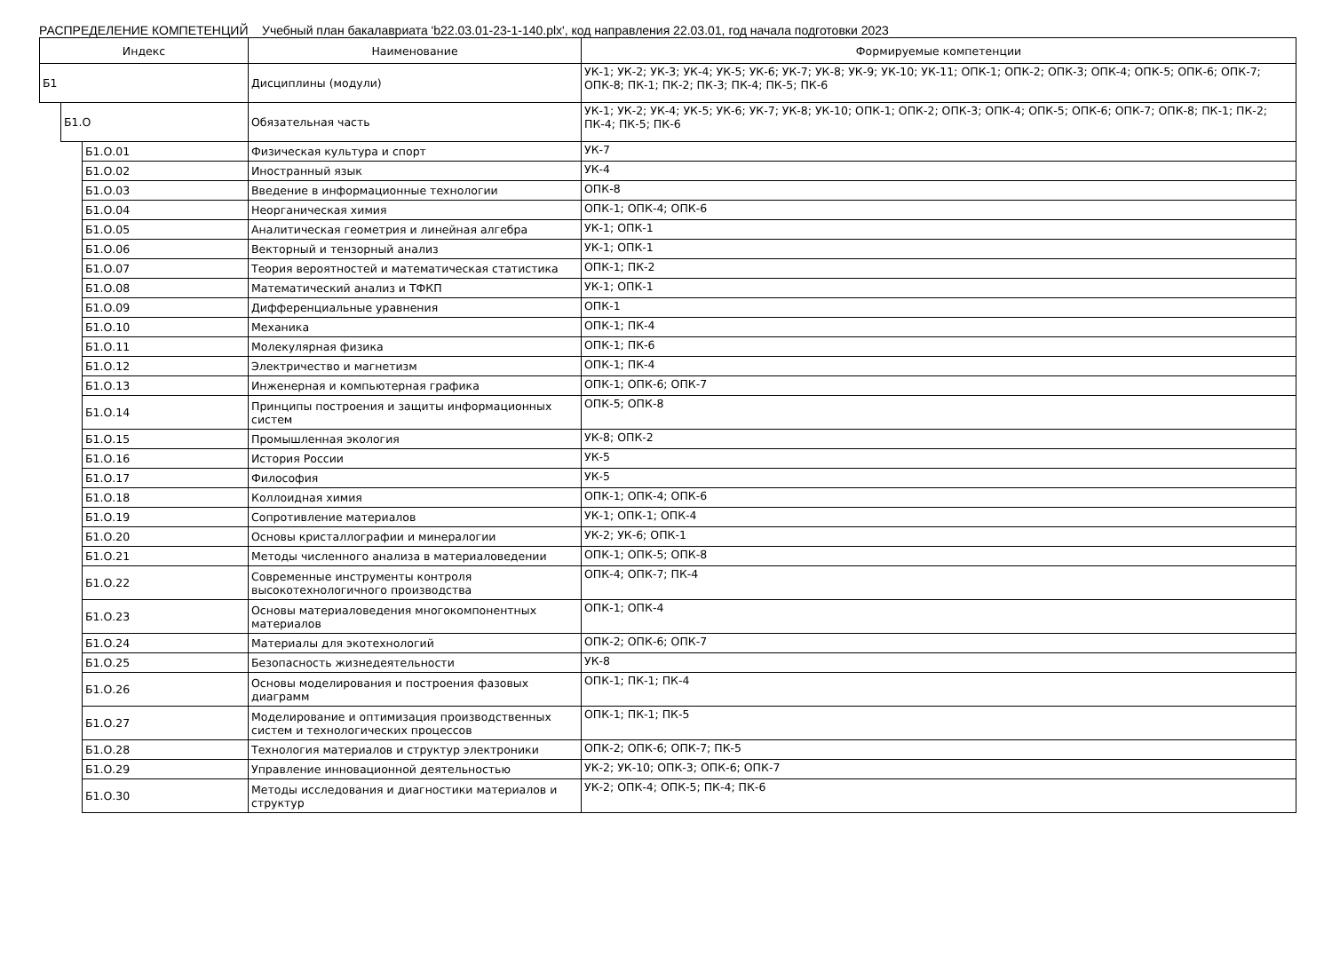РАСПРЕДЕЛЕНИЕ КОМПЕТЕНЦИЙ Учебный план бакалавриата 'b22.03.01-23-1-140.plx', код направления 22.03.01, год начала подготовки 2023
| Индекс | | | Наименование | Формируемые компетенции |
| --- | --- | --- | --- | --- |
| Б1 | | | Дисциплины (модули) | УК-1; УК-2; УК-3; УК-4; УК-5; УК-6; УК-7; УК-8; УК-9; УК-10; УК-11; ОПК-1; ОПК-2; ОПК-3; ОПК-4; ОПК-5; ОПК-6; ОПК-7; ОПК-8; ПК-1; ПК-2; ПК-3; ПК-4; ПК-5; ПК-6 |
| | Б1.О | | Обязательная часть | УК-1; УК-2; УК-4; УК-5; УК-6; УК-7; УК-8; УК-10; ОПК-1; ОПК-2; ОПК-3; ОПК-4; ОПК-5; ОПК-6; ОПК-7; ОПК-8; ПК-1; ПК-2; ПК-4; ПК-5; ПК-6 |
| | | Б1.О.01 | Физическая культура и спорт | УК-7 |
| | | Б1.О.02 | Иностранный язык | УК-4 |
| | | Б1.О.03 | Введение в информационные технологии | ОПК-8 |
| | | Б1.О.04 | Неорганическая химия | ОПК-1; ОПК-4; ОПК-6 |
| | | Б1.О.05 | Аналитическая геометрия и линейная алгебра | УК-1; ОПК-1 |
| | | Б1.О.06 | Векторный и тензорный анализ | УК-1; ОПК-1 |
| | | Б1.О.07 | Теория вероятностей и математическая статистика | ОПК-1; ПК-2 |
| | | Б1.О.08 | Математический анализ и ТФКП | УК-1; ОПК-1 |
| | | Б1.О.09 | Дифференциальные уравнения | ОПК-1 |
| | | Б1.О.10 | Механика | ОПК-1; ПК-4 |
| | | Б1.О.11 | Молекулярная физика | ОПК-1; ПК-6 |
| | | Б1.О.12 | Электричество и магнетизм | ОПК-1; ПК-4 |
| | | Б1.О.13 | Инженерная и компьютерная графика | ОПК-1; ОПК-6; ОПК-7 |
| | | Б1.О.14 | Принципы построения и защиты информационных систем | ОПК-5; ОПК-8 |
| | | Б1.О.15 | Промышленная экология | УК-8; ОПК-2 |
| | | Б1.О.16 | История России | УК-5 |
| | | Б1.О.17 | Философия | УК-5 |
| | | Б1.О.18 | Коллоидная химия | ОПК-1; ОПК-4; ОПК-6 |
| | | Б1.О.19 | Сопротивление материалов | УК-1; ОПК-1; ОПК-4 |
| | | Б1.О.20 | Основы кристаллографии и минералогии | УК-2; УК-6; ОПК-1 |
| | | Б1.О.21 | Методы численного анализа в материаловедении | ОПК-1; ОПК-5; ОПК-8 |
| | | Б1.О.22 | Современные инструменты контроля высокотехнологичного производства | ОПК-4; ОПК-7; ПК-4 |
| | | Б1.О.23 | Основы материаловедения многокомпонентных материалов | ОПК-1; ОПК-4 |
| | | Б1.О.24 | Материалы для экотехнологий | ОПК-2; ОПК-6; ОПК-7 |
| | | Б1.О.25 | Безопасность жизнедеятельности | УК-8 |
| | | Б1.О.26 | Основы моделирования и построения фазовых диаграмм | ОПК-1; ПК-1; ПК-4 |
| | | Б1.О.27 | Моделирование и оптимизация производственных систем и технологических процессов | ОПК-1; ПК-1; ПК-5 |
| | | Б1.О.28 | Технология материалов и структур электроники | ОПК-2; ОПК-6; ОПК-7; ПК-5 |
| | | Б1.О.29 | Управление инновационной деятельностью | УК-2; УК-10; ОПК-3; ОПК-6; ОПК-7 |
| | | Б1.О.30 | Методы исследования и диагностики материалов и структур | УК-2; ОПК-4; ОПК-5; ПК-4; ПК-6 |